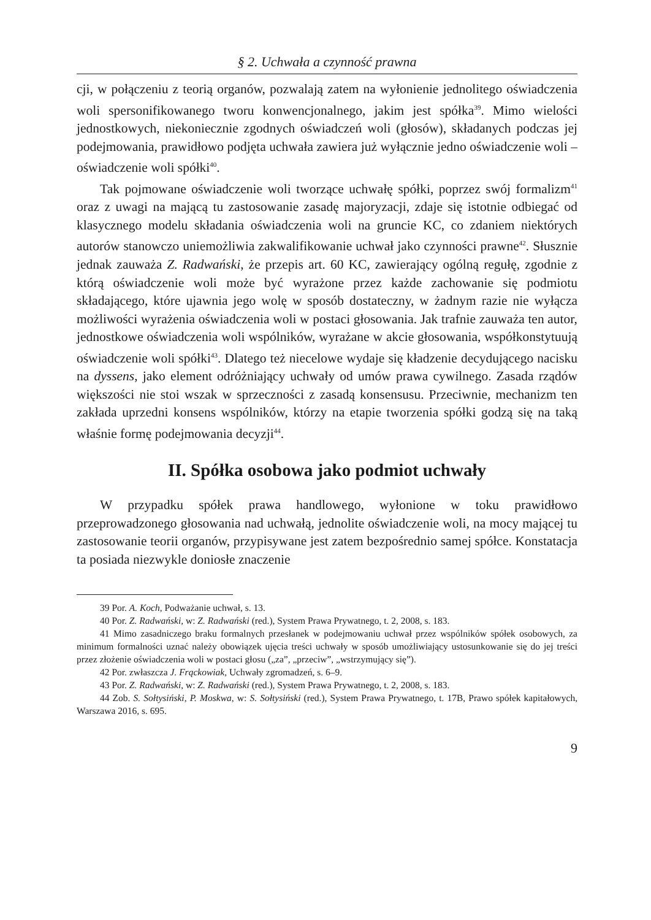§ 2. Uchwała a czynność prawna
cji, w połączeniu z teorią organów, pozwalają zatem na wyłonienie jednolitego oświadczenia woli spersonifikowanego tworu konwencjonalnego, jakim jest spółka<sup>39</sup>. Mimo wielości jednostkowych, niekoniecznie zgodnych oświadczeń woli (głosów), składanych podczas jej podejmowania, prawidłowo podjęta uchwała zawiera już wyłącznie jedno oświadczenie woli – oświadczenie woli spółki<sup>40</sup>.
Tak pojmowane oświadczenie woli tworzące uchwałę spółki, poprzez swój formalizm<sup>41</sup> oraz z uwagi na mającą tu zastosowanie zasadę majoryzacji, zdaje się istotnie odbiegać od klasycznego modelu składania oświadczenia woli na gruncie KC, co zdaniem niektórych autorów stanowczo uniemożliwia zakwalifikowanie uchwał jako czynności prawne<sup>42</sup>. Słusznie jednak zauważa Z. Radwański, że przepis art. 60 KC, zawierający ogólną regułę, zgodnie z którą oświadczenie woli może być wyrażone przez każde zachowanie się podmiotu składającego, które ujawnia jego wolę w sposób dostateczny, w żadnym razie nie wyłącza możliwości wyrażenia oświadczenia woli w postaci głosowania. Jak trafnie zauważa ten autor, jednostkowe oświadczenia woli wspólników, wyrażane w akcie głosowania, współkonstytuują oświadczenie woli spółki<sup>43</sup>. Dlatego też niecelowe wydaje się kładzenie decydującego nacisku na dyssens, jako element odróżniający uchwały od umów prawa cywilnego. Zasada rządów większości nie stoi wszak w sprzeczności z zasadą konsensusu. Przeciwnie, mechanizm ten zakłada uprzedni konsens wspólników, którzy na etapie tworzenia spółki godzą się na taką właśnie formę podejmowania decyzji<sup>44</sup>.
II. Spółka osobowa jako podmiot uchwały
W przypadku spółek prawa handlowego, wyłonione w toku prawidłowo przeprowadzonego głosowania nad uchwałą, jednolite oświadczenie woli, na mocy mającej tu zastosowanie teorii organów, przypisywane jest zatem bezpośrednio samej spółce. Konstatacja ta posiada niezwykle doniosłe znaczenie
39 Por. A. Koch, Podważanie uchwał, s. 13.
40 Por. Z. Radwański, w: Z. Radwański (red.), System Prawa Prywatnego, t. 2, 2008, s. 183.
41 Mimo zasadniczego braku formalnych przesłanek w podejmowaniu uchwał przez wspólników spółek osobowych, za minimum formalności uznać należy obowiązek ujęcia treści uchwały w sposób umożliwiający ustosunkowanie się do jej treści przez złożenie oświadczenia woli w postaci głosu („za”, „przeciw”, „wstrzymujący się”).
42 Por. zwłaszcza J. Frąckowiak, Uchwały zgromadzeń, s. 6–9.
43 Por. Z. Radwański, w: Z. Radwański (red.), System Prawa Prywatnego, t. 2, 2008, s. 183.
44 Zob. S. Sołtysiński, P. Moskwa, w: S. Sołtysiński (red.), System Prawa Prywatnego, t. 17B, Prawo spółek kapitałowych, Warszawa 2016, s. 695.
9